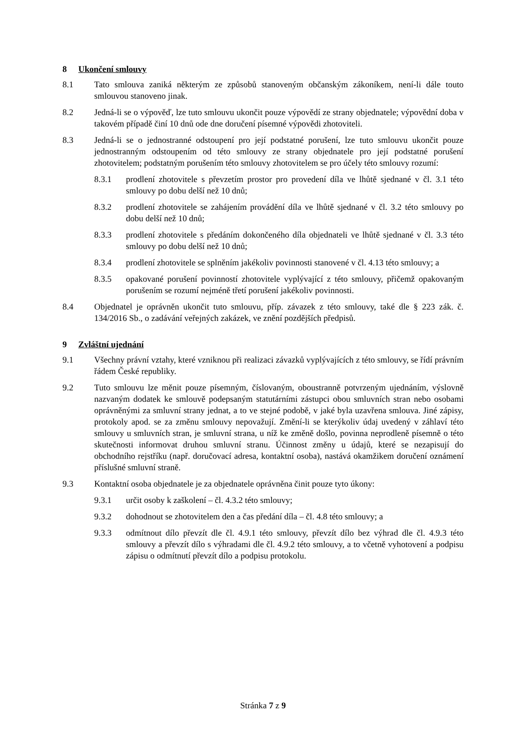8 Ukončení smlouvy
8.1 Tato smlouva zaniká některým ze způsobů stanoveným občanským zákoníkem, není-li dále touto smlouvou stanoveno jinak.
8.2 Jedná-li se o výpověď, lze tuto smlouvu ukončit pouze výpovědí ze strany objednatele; výpovědní doba v takovém případě činí 10 dnů ode dne doručení písemné výpovědi zhotoviteli.
8.3 Jedná-li se o jednostranné odstoupení pro její podstatné porušení, lze tuto smlouvu ukončit pouze jednostranným odstoupením od této smlouvy ze strany objednatele pro její podstatné porušení zhotovitelem; podstatným porušením této smlouvy zhotovitelem se pro účely této smlouvy rozumí:
8.3.1 prodlení zhotovitele s převzetím prostor pro provedení díla ve lhůtě sjednané v čl. 3.1 této smlouvy po dobu delší než 10 dnů;
8.3.2 prodlení zhotovitele se zahájením provádění díla ve lhůtě sjednané v čl. 3.2 této smlouvy po dobu delší než 10 dnů;
8.3.3 prodlení zhotovitele s předáním dokončeného díla objednateli ve lhůtě sjednané v čl. 3.3 této smlouvy po dobu delší než 10 dnů;
8.3.4 prodlení zhotovitele se splněním jakékoliv povinnosti stanovené v čl. 4.13 této smlouvy; a
8.3.5 opakované porušení povinností zhotovitele vyplývající z této smlouvy, přičemž opakovaným porušením se rozumí nejméně třetí porušení jakékoliv povinnosti.
8.4 Objednatel je oprávněn ukončit tuto smlouvu, příp. závazek z této smlouvy, také dle § 223 zák. č. 134/2016 Sb., o zadávání veřejných zakázek, ve znění pozdějších předpisů.
9 Zvláštní ujednání
9.1 Všechny právní vztahy, které vzniknou při realizaci závazků vyplývajících z této smlouvy, se řídí právním řádem České republiky.
9.2 Tuto smlouvu lze měnit pouze písemným, číslovaným, oboustranně potvrzeným ujednáním, výslovně nazvaným dodatek ke smlouvě podepsaným statutárními zástupci obou smluvních stran nebo osobami oprávněnými za smluvní strany jednat, a to ve stejné podobě, v jaké byla uzavřena smlouva. Jiné zápisy, protokoly apod. se za změnu smlouvy nepovažují. Změní-li se kterýkoliv údaj uvedený v záhlaví této smlouvy u smluvních stran, je smluvní strana, u níž ke změně došlo, povinna neprodleně písemně o této skutečnosti informovat druhou smluvní stranu. Účinnost změny u údajů, které se nezapisují do obchodního rejstříku (např. doručovací adresa, kontaktní osoba), nastává okamžikem doručení oznámení příslušné smluvní straně.
9.3 Kontaktní osoba objednatele je za objednatele oprávněna činit pouze tyto úkony:
9.3.1 určit osoby k zaškolení – čl. 4.3.2 této smlouvy;
9.3.2 dohodnout se zhotovitelem den a čas předání díla – čl. 4.8 této smlouvy; a
9.3.3 odmítnout dílo převzít dle čl. 4.9.1 této smlouvy, převzít dílo bez výhrad dle čl. 4.9.3 této smlouvy a převzít dílo s výhradami dle čl. 4.9.2 této smlouvy, a to včetně vyhotovení a podpisu zápisu o odmítnutí převzít dílo a podpisu protokolu.
Stránka 7 z 9